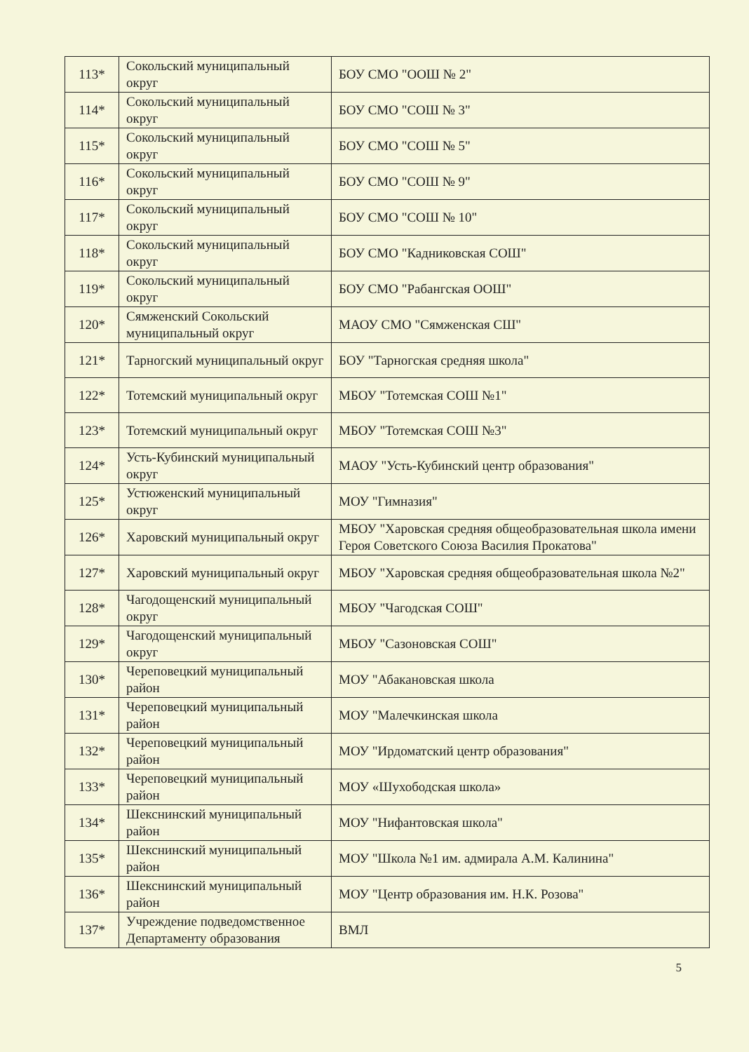| 113* | Сокольский муниципальный округ | БОУ СМО "ООШ № 2" |
| 114* | Сокольский муниципальный округ | БОУ СМО "СОШ № 3" |
| 115* | Сокольский муниципальный округ | БОУ СМО "СОШ № 5" |
| 116* | Сокольский муниципальный округ | БОУ СМО "СОШ № 9" |
| 117* | Сокольский муниципальный округ | БОУ СМО "СОШ № 10" |
| 118* | Сокольский муниципальный округ | БОУ СМО "Кадниковская СОШ" |
| 119* | Сокольский муниципальный округ | БОУ СМО "Рабангская ООШ" |
| 120* | Сямженский Сокольский муниципальный округ | МАОУ СМО "Сямженская СШ" |
| 121* | Тарногский муниципальный округ | БОУ "Тарногская средняя школа" |
| 122* | Тотемский муниципальный округ | МБОУ "Тотемская СОШ №1" |
| 123* | Тотемский муниципальный округ | МБОУ "Тотемская СОШ №3" |
| 124* | Усть-Кубинский муниципальный округ | МАОУ "Усть-Кубинский центр образования" |
| 125* | Устюженский муниципальный округ | МОУ "Гимназия" |
| 126* | Харовский муниципальный округ | МБОУ "Харовская средняя общеобразовательная школа имени Героя Советского Союза Василия Прокатова" |
| 127* | Харовский муниципальный округ | МБОУ "Харовская средняя общеобразовательная школа №2" |
| 128* | Чагодощенский муниципальный округ | МБОУ "Чагодская СОШ" |
| 129* | Чагодощенский муниципальный округ | МБОУ "Сазоновская СОШ" |
| 130* | Череповецкий муниципальный район | МОУ "Абакановская школа |
| 131* | Череповецкий муниципальный район | МОУ "Малечкинская школа |
| 132* | Череповецкий муниципальный район | МОУ "Ирдоматский центр образования" |
| 133* | Череповецкий муниципальный район | МОУ «Шухободская школа» |
| 134* | Шекснинский муниципальный район | МОУ "Нифантовская школа" |
| 135* | Шекснинский муниципальный район | МОУ "Школа №1 им. адмирала А.М. Калинина" |
| 136* | Шекснинский муниципальный район | МОУ "Центр образования им. Н.К. Розова" |
| 137* | Учреждение подведомственное Департаменту образования | ВМЛ |
5